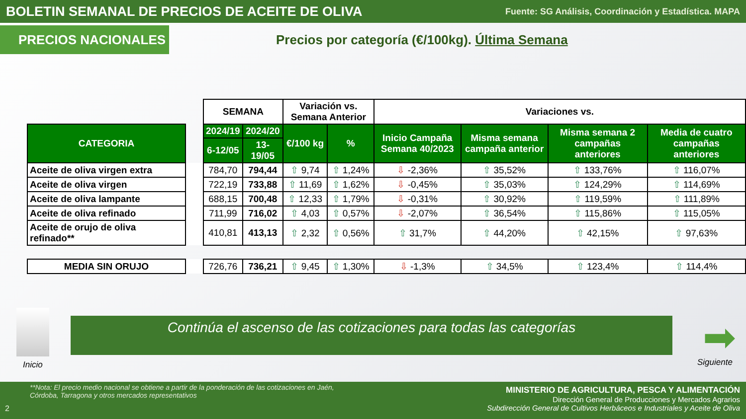BOLETIN SEMANAL DE PRECIOS DE ACEITE DE OLIVA
Fuente: SG Análisis, Coordinación y Estadística. MAPA
PRECIOS NACIONALES
Precios por categoría (€/100kg). Última Semana
| | | SEMANA | | Variación vs. Semana Anterior | | Variaciones vs. | | | |
| --- | --- | --- | --- | --- | --- | --- | --- | --- | --- |
| CATEGORIA | | 2024/19 | 2024/20 | €/100 kg | % | Inicio Campaña Semana 40/2023 | Misma semana campaña anterior | Misma semana 2 campañas anteriores | Media de cuatro campañas anteriores |
| | | 6-12/05 | 13-19/05 | | | | | | |
| Aceite de oliva virgen extra | | 784,70 | 794,44 | ⇧ 9,74 | ⇧ 1,24% | ⇩ -2,36% | ⇧ 35,52% | ⇧ 133,76% | ⇧ 116,07% |
| Aceite de oliva virgen | | 722,19 | 733,88 | ⇧ 11,69 | ⇧ 1,62% | ⇩ -0,45% | ⇧ 35,03% | ⇧ 124,29% | ⇧ 114,69% |
| Aceite de oliva lampante | | 688,15 | 700,48 | ⇧ 12,33 | ⇧ 1,79% | ⇩ -0,31% | ⇧ 30,92% | ⇧ 119,59% | ⇧ 111,89% |
| Aceite de oliva refinado | | 711,99 | 716,02 | ⇧ 4,03 | ⇧ 0,57% | ⇩ -2,07% | ⇧ 36,54% | ⇧ 115,86% | ⇧ 115,05% |
| Aceite de orujo de oliva refinado** | | 410,81 | 413,13 | ⇧ 2,32 | ⇧ 0,56% | ⇧ 31,7% | ⇧ 44,20% | ⇧ 42,15% | ⇧ 97,63% |
| MEDIA SIN ORUJO | | 726,76 | 736,21 | ⇧ 9,45 | ⇧ 1,30% | ⇩ -1,3% | ⇧ 34,5% | ⇧ 123,4% | ⇧ 114,4% |
Inicio
Continúa el ascenso de las cotizaciones para todas las categorías ➡
Siguiente
**Nota: El precio medio nacional se obtiene a partir de la ponderación de las cotizaciones en Jaén,
Córdoba, Tarragona y otros mercados representativos
2
MINISTERIO DE AGRICULTURA, PESCA Y ALIMENTACIÓN
Dirección General de Producciones y Mercados Agrarios
Subdirección General de Cultivos Herbáceos e Industriales y Aceite de Oliva